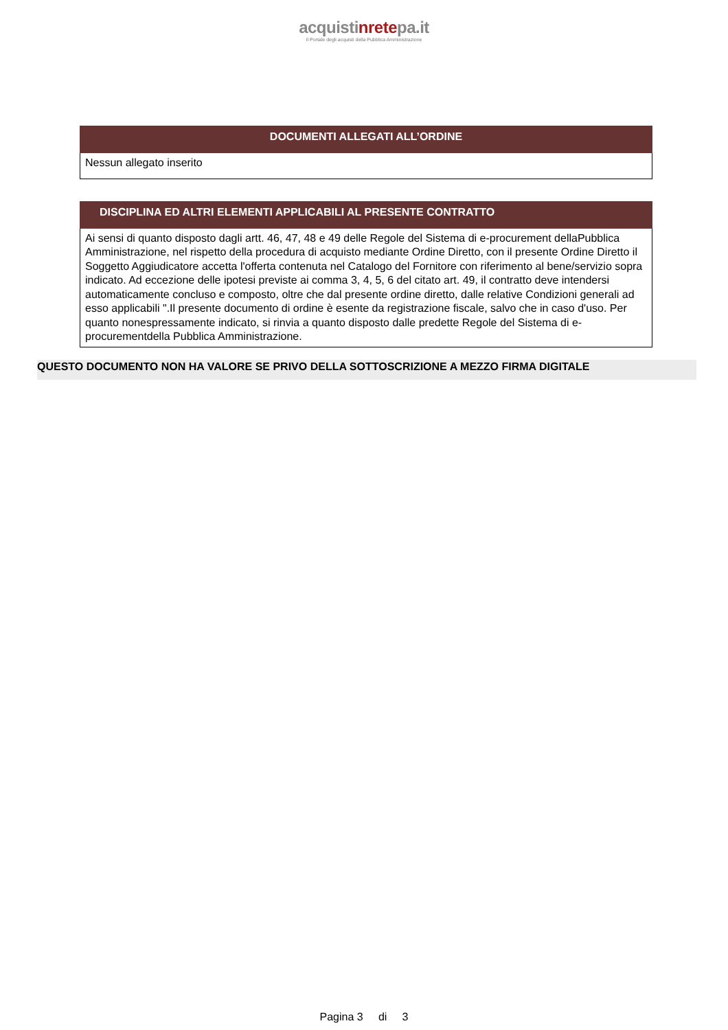acquistinretepa.it
Il Portale degli acquisti della Pubblica Amministrazione
| DOCUMENTI ALLEGATI ALL’ORDINE |
| --- |
| Nessun allegato inserito |
| DISCIPLINA ED ALTRI ELEMENTI APPLICABILI AL PRESENTE CONTRATTO |
| --- |
| Ai sensi di quanto disposto dagli artt. 46, 47, 48 e 49 delle Regole del Sistema di e-procurement dellaPubblica Amministrazione, nel rispetto della procedura di acquisto mediante Ordine Diretto, con il presente Ordine Diretto il Soggetto Aggiudicatore accetta l'offerta contenuta nel Catalogo del Fornitore con riferimento al bene/servizio sopra indicato. Ad eccezione delle ipotesi previste ai comma 3, 4, 5, 6 del citato art. 49, il contratto deve intendersi automaticamente concluso e composto, oltre che dal presente ordine diretto, dalle relative Condizioni generali ad esso applicabili ".Il presente documento di ordine è esente da registrazione fiscale, salvo che in caso d'uso. Per quanto nonespressamente indicato, si rinvia a quanto disposto dalle predette Regole del Sistema di e-procurementdella Pubblica Amministrazione. |
QUESTO DOCUMENTO NON HA VALORE SE PRIVO DELLA SOTTOSCRIZIONE A MEZZO FIRMA DIGITALE
Pagina 3 di 3